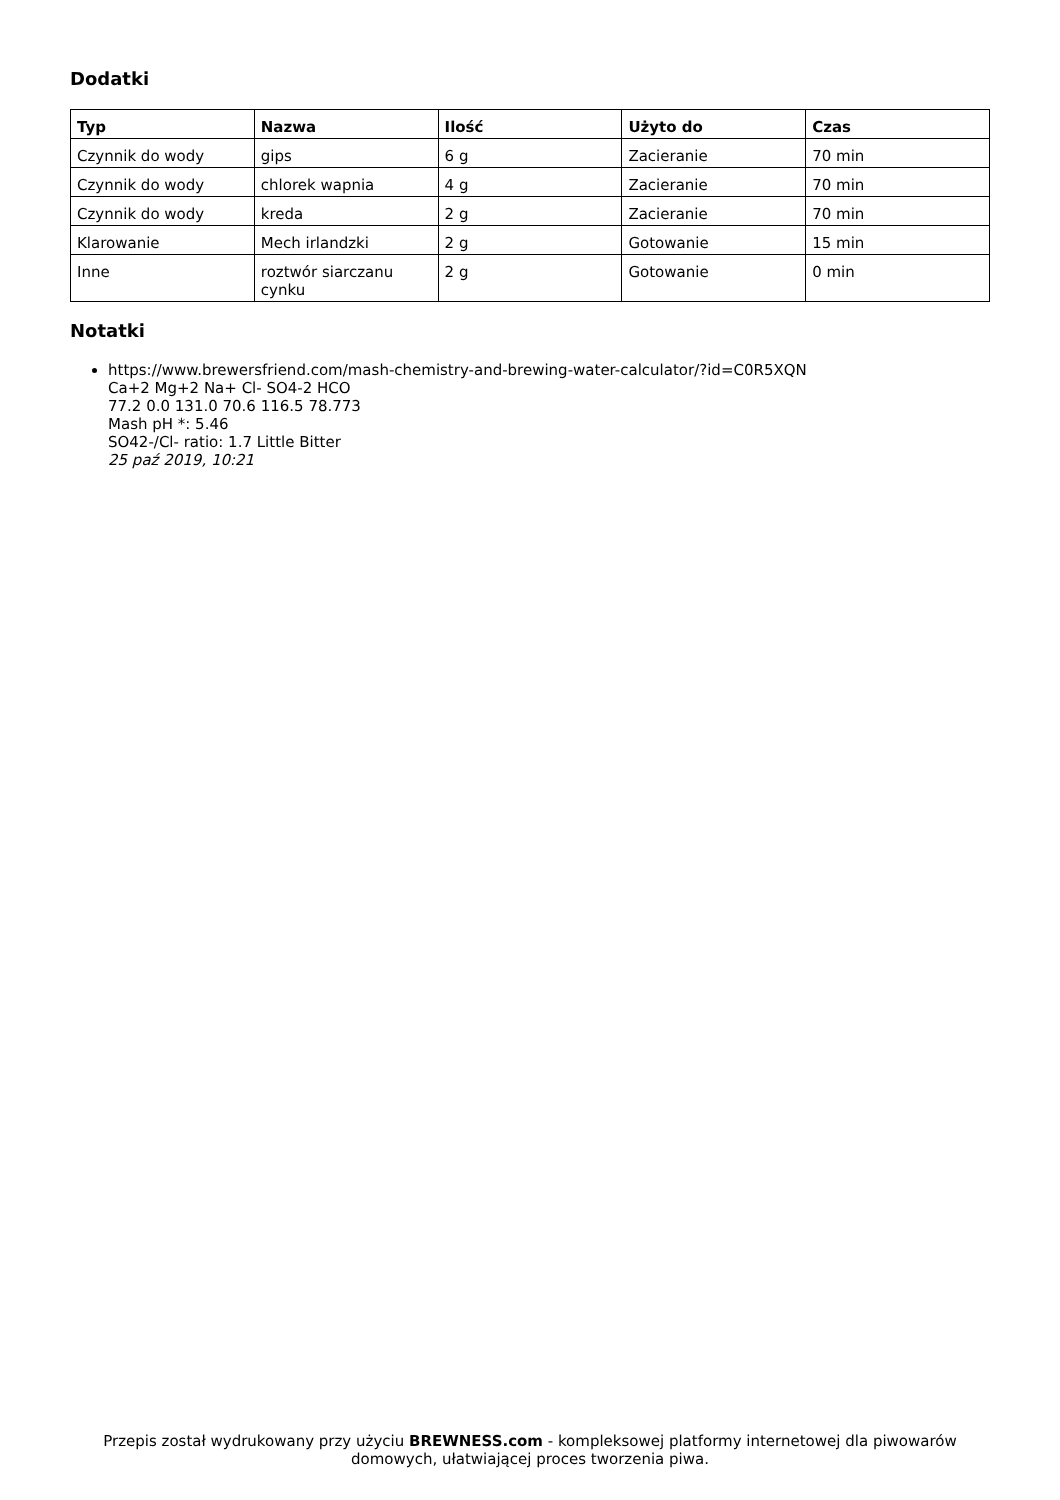Dodatki
| Typ | Nazwa | Ilość | Użyto do | Czas |
| --- | --- | --- | --- | --- |
| Czynnik do wody | gips | 6 g | Zacieranie | 70 min |
| Czynnik do wody | chlorek wapnia | 4 g | Zacieranie | 70 min |
| Czynnik do wody | kreda | 2 g | Zacieranie | 70 min |
| Klarowanie | Mech irlandzki | 2 g | Gotowanie | 15 min |
| Inne | roztwór siarczanu cynku | 2 g | Gotowanie | 0 min |
Notatki
https://www.brewersfriend.com/mash-chemistry-and-brewing-water-calculator/?id=C0R5XQN
Ca+2 Mg+2 Na+ Cl- SO4-2 HCO
77.2 0.0 131.0 70.6 116.5 78.773
Mash pH *: 5.46
SO42-/Cl- ratio: 1.7 Little Bitter
25 paź 2019, 10:21
Przepis został wydrukowany przy użyciu BREWNESS.com - kompleksowej platformy internetowej dla piwowarów domowych, ułatwiającej proces tworzenia piwa.